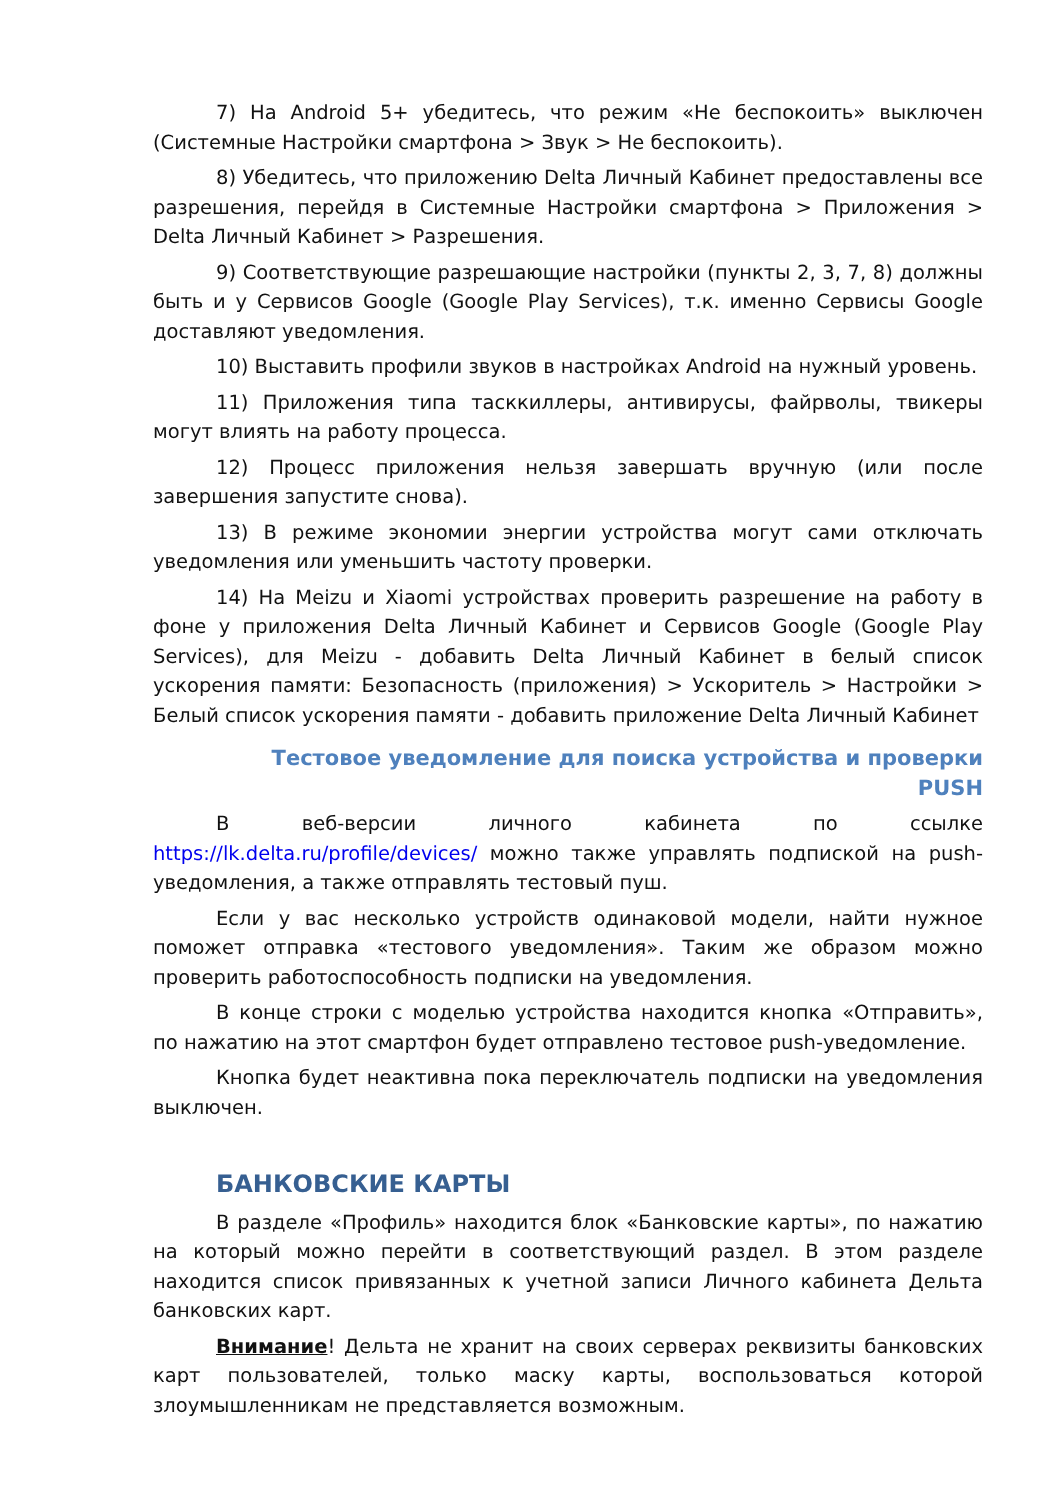7) На Android 5+ убедитесь, что режим «Не беспокоить» выключен (Системные Настройки смартфона > Звук > Не беспокоить).
8) Убедитесь, что приложению Delta Личный Кабинет предоставлены все разрешения, перейдя в Системные Настройки смартфона > Приложения > Delta Личный Кабинет > Разрешения.
9) Соответствующие разрешающие настройки (пункты 2, 3, 7, 8) должны быть и у Сервисов Google (Google Play Services), т.к. именно Сервисы Google доставляют уведомления.
10) Выставить профили звуков в настройках Android на нужный уровень.
11) Приложения типа тасккиллеры, антивирусы, файрволы, твикеры могут влиять на работу процесса.
12) Процесс приложения нельзя завершать вручную (или после завершения запустите снова).
13) В режиме экономии энергии устройства могут сами отключать уведомления или уменьшить частоту проверки.
14) На Meizu и Xiaomi устройствах проверить разрешение на работу в фоне у приложения Delta Личный Кабинет и Сервисов Google (Google Play Services), для Meizu - добавить Delta Личный Кабинет в белый список ускорения памяти: Безопасность (приложения) > Ускоритель > Настройки > Белый список ускорения памяти - добавить приложение Delta Личный Кабинет
Тестовое уведомление для поиска устройства и проверки PUSH
В веб-версии личного кабинета по ссылке https://lk.delta.ru/profile/devices/ можно также управлять подпиской на push-уведомления, а также отправлять тестовый пуш.
Если у вас несколько устройств одинаковой модели, найти нужное поможет отправка «тестового уведомления». Таким же образом можно проверить работоспособность подписки на уведомления.
В конце строки с моделью устройства находится кнопка «Отправить», по нажатию на этот смартфон будет отправлено тестовое push-уведомление.
Кнопка будет неактивна пока переключатель подписки на уведомления выключен.
БАНКОВСКИЕ КАРТЫ
В разделе «Профиль» находится блок «Банковские карты», по нажатию на который можно перейти в соответствующий раздел. В этом разделе находится список привязанных к учетной записи Личного кабинета Дельта банковских карт.
Внимание! Дельта не хранит на своих серверах реквизиты банковских карт пользователей, только маску карты, воспользоваться которой злоумышленникам не представляется возможным.